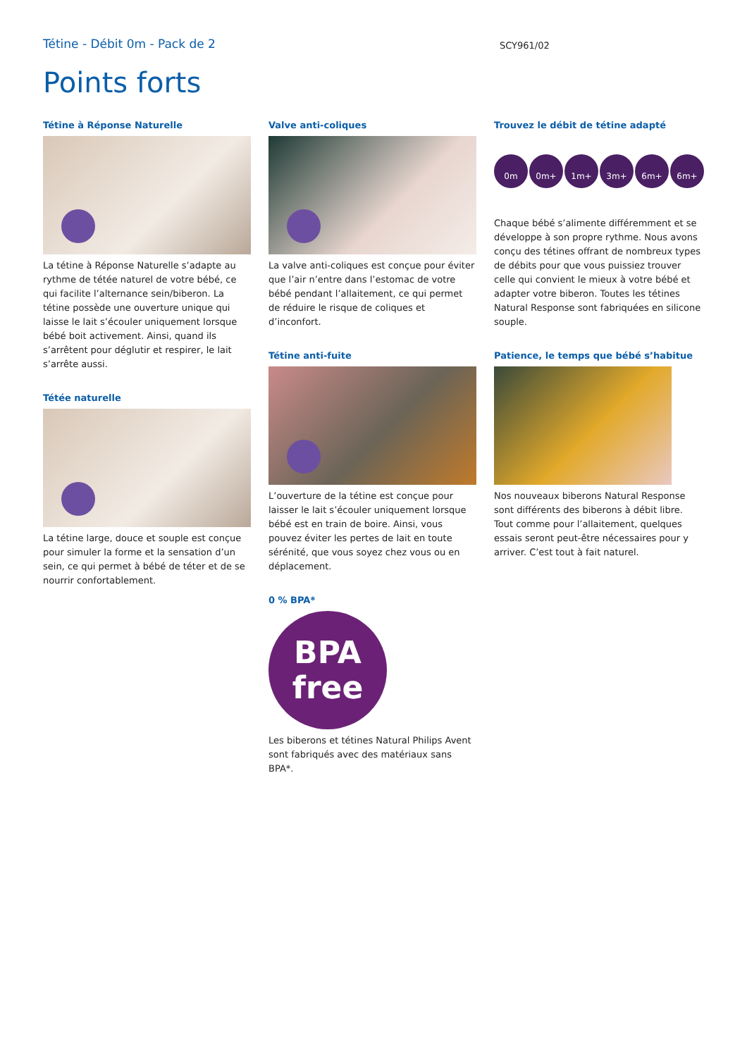Tétine - Débit 0m - Pack de 2
SCY961/02
Points forts
Tétine à Réponse Naturelle
La tétine à Réponse Naturelle s’adapte au rythme de tétée naturel de votre bébé, ce qui facilite l’alternance sein/biberon. La tétine possède une ouverture unique qui laisse le lait s’écouler uniquement lorsque bébé boit activement. Ainsi, quand ils s’arrêtent pour déglutir et respirer, le lait s’arrête aussi.
Tétée naturelle
La tétine large, douce et souple est conçue pour simuler la forme et la sensation d’un sein, ce qui permet à bébé de téter et de se nourrir confortablement.
Valve anti-coliques
La valve anti-coliques est conçue pour éviter que l’air n’entre dans l’estomac de votre bébé pendant l’allaitement, ce qui permet de réduire le risque de coliques et d’inconfort.
Tétine anti-fuite
L’ouverture de la tétine est conçue pour laisser le lait s’écouler uniquement lorsque bébé est en train de boire. Ainsi, vous pouvez éviter les pertes de lait en toute sérénité, que vous soyez chez vous ou en déplacement.
0 % BPA*
BPA
free
Les biberons et tétines Natural Philips Avent sont fabriqués avec des matériaux sans BPA*.
Trouvez le débit de tétine adapté
0m 0m+ 1m+ 3m+ 6m+ 6m+
Chaque bébé s’alimente différemment et se développe à son propre rythme. Nous avons conçu des tétines offrant de nombreux types de débits pour que vous puissiez trouver celle qui convient le mieux à votre bébé et adapter votre biberon. Toutes les tétines Natural Response sont fabriquées en silicone souple.
Patience, le temps que bébé s’habitue
Nos nouveaux biberons Natural Response sont différents des biberons à débit libre. Tout comme pour l’allaitement, quelques essais seront peut-être nécessaires pour y arriver. C’est tout à fait naturel.